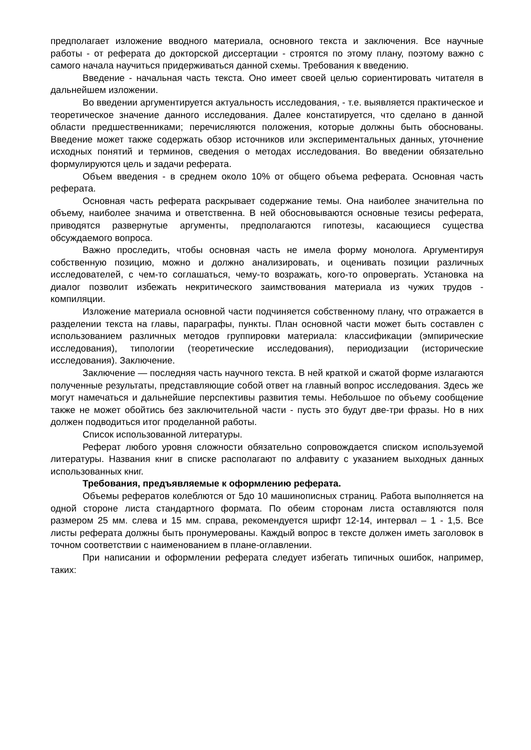предполагает изложение вводного материала, основного текста и заключения. Все научные работы - от реферата до докторской диссертации - строятся по этому плану, поэтому важно с самого начала научиться придерживаться данной схемы. Требования к введению.
Введение - начальная часть текста. Оно имеет своей целью сориентировать читателя в дальнейшем изложении.
Во введении аргументируется актуальность исследования, - т.е. выявляется практическое и теоретическое значение данного исследования. Далее констатируется, что сделано в данной области предшественниками; перечисляются положения, которые должны быть обоснованы. Введение может также содержать обзор источников или экспериментальных данных, уточнение исходных понятий и терминов, сведения о методах исследования. Во введении обязательно формулируются цель и задачи реферата.
Объем введения - в среднем около 10% от общего объема реферата. Основная часть реферата.
Основная часть реферата раскрывает содержание темы. Она наиболее значительна по объему, наиболее значима и ответственна. В ней обосновываются основные тезисы реферата, приводятся развернутые аргументы, предполагаются гипотезы, касающиеся существа обсуждаемого вопроса.
Важно проследить, чтобы основная часть не имела форму монолога. Аргументируя собственную позицию, можно и должно анализировать, и оценивать позиции различных исследователей, с чем-то соглашаться, чему-то возражать, кого-то опровергать. Установка на диалог позволит избежать некритического заимствования материала из чужих трудов - компиляции.
Изложение материала основной части подчиняется собственному плану, что отражается в разделении текста на главы, параграфы, пункты. План основной части может быть составлен с использованием различных методов группировки материала: классификации (эмпирические исследования), типологии (теоретические исследования), периодизации (исторические исследования). Заключение.
Заключение — последняя часть научного текста. В ней краткой и сжатой форме излагаются полученные результаты, представляющие собой ответ на главный вопрос исследования. Здесь же могут намечаться и дальнейшие перспективы развития темы. Небольшое по объему сообщение также не может обойтись без заключительной части - пусть это будут две-три фразы. Но в них должен подводиться итог проделанной работы.
Список использованной литературы.
Реферат любого уровня сложности обязательно сопровождается списком используемой литературы. Названия книг в списке располагают по алфавиту с указанием выходных данных использованных книг.
Требования, предъявляемые к оформлению реферата.
Объемы рефератов колеблются от 5до 10 машинописных страниц. Работа выполняется на одной стороне листа стандартного формата. По обеим сторонам листа оставляются поля размером 25 мм. слева и 15 мм. справа, рекомендуется шрифт 12-14, интервал – 1 - 1,5. Все листы реферата должны быть пронумерованы. Каждый вопрос в тексте должен иметь заголовок в точном соответствии с наименованием в плане-оглавлении.
При написании и оформлении реферата следует избегать типичных ошибок, например, таких: